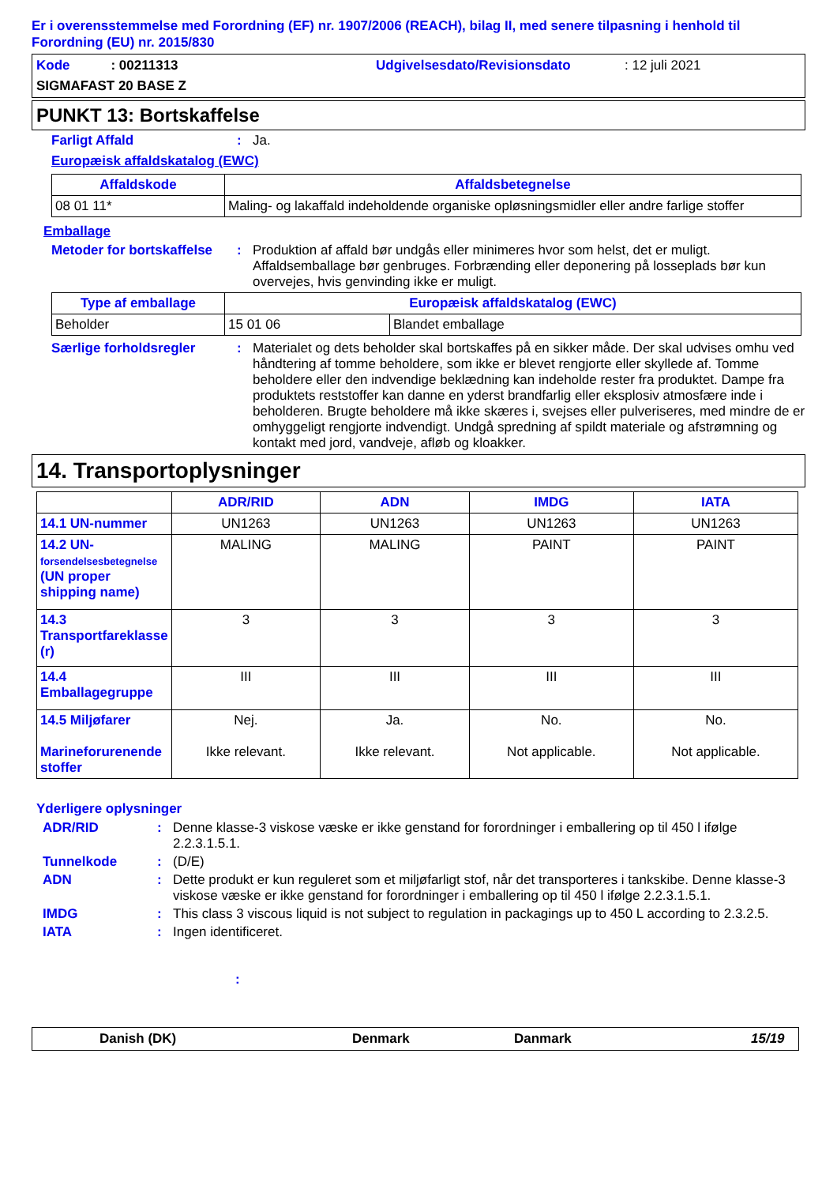Er i overensstemmelse med Forordning (EF) nr. 1907/2006 (REACH), bilag II, med senere tilpasning i henhold til Forordning (EU) nr. 2015/830
Kode : 00211313 Udgivelsesdato/Revisionsdato : 12 juli 2021
SIGMAFAST 20 BASE Z
PUNKT 13: Bortskaffelse
Farligt Affald : Ja.
Europæisk affaldskatalog (EWC)
| Affaldskode | Affaldsbetegnelse |
| --- | --- |
| 08 01 11* | Maling- og lakaffald indeholdende organiske opløsningsmidler eller andre farlige stoffer |
Emballage
Metoder for bortskaffelse
: Produktion af affald bør undgås eller minimeres hvor som helst, det er muligt. Affaldsemballage bør genbruges. Forbrænding eller deponering på losseplads bør kun overvejes, hvis genvinding ikke er muligt.
| Type af emballage | Europæisk affaldskatalog (EWC) | |
| --- | --- | --- |
| Beholder | 15 01 06 | Blandet emballage |
Særlige forholdsregler : Materialet og dets beholder skal bortskaffes på en sikker måde. Der skal udvises omhu ved håndtering af tomme beholdere, som ikke er blevet rengjorte eller skyllede af. Tomme beholdere eller den indvendige beklædning kan indeholde rester fra produktet. Dampe fra produktets reststoffer kan danne en yderst brandfarlig eller eksplosiv atmosfære inde i beholderen. Brugte beholdere må ikke skæres i, svejses eller pulveriseres, med mindre de er omhyggeligt rengjorte indvendigt. Undgå spredning af spildt materiale og afstrømning og kontakt med jord, vandveje, afløb og kloakker.
14. Transportoplysninger
| | ADR/RID | ADN | IMDG | IATA |
| --- | --- | --- | --- | --- |
| 14.1 UN-nummer | UN1263 | UN1263 | UN1263 | UN1263 |
| 14.2 UN- forsendelsesbetegnelse (UN proper shipping name) | MALING | MALING | PAINT | PAINT |
| 14.3 Transportfareklasse (r) | 3 | 3 | 3 | 3 |
| 14.4 Emballagegruppe | III | III | III | III |
| 14.5 Miljøfarer Marineforurenende stoffer | Nej. Ikke relevant. | Ja. Ikke relevant. | No. Not applicable. | No. Not applicable. |
Yderligere oplysninger
ADR/RID : Denne klasse-3 viskose væske er ikke genstand for forordninger i emballering op til 450 l ifølge 2.2.3.1.5.1.
Tunnelkode : (D/E)
ADN : Dette produkt er kun reguleret som et miljøfarligt stof, når det transporteres i tankskibe. Denne klasse-3 viskose væske er ikke genstand for forordninger i emballering op til 450 l ifølge 2.2.3.1.5.1.
IMDG : This class 3 viscous liquid is not subject to regulation in packagings up to 450 L according to 2.3.2.5.
IATA : Ingen identificeret.
:
Danish (DK) Denmark Danmark 15/19